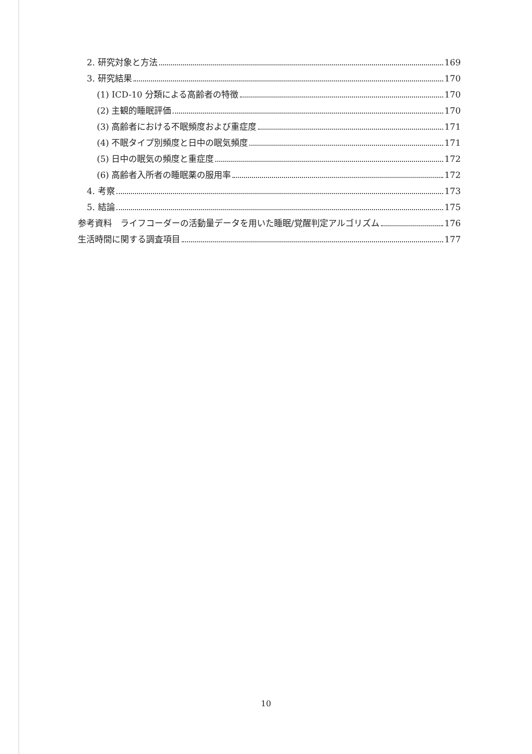2. 研究対象と方法 169
3. 研究結果 170
(1) ICD-10 分類による高齢者の特徴 170
(2) 主観的睡眠評価 170
(3) 高齢者における不眠頻度および重症度 171
(4) 不眠タイプ別頻度と日中の眠気頻度 171
(5) 日中の眠気の頻度と重症度 172
(6) 高齢者入所者の睡眠薬の服用率 172
4. 考察 173
5. 結論 175
参考資料　ライフコーダーの活動量データを用いた睡眠/覚醒判定アルゴリズム 176
生活時間に関する調査項目 177
10